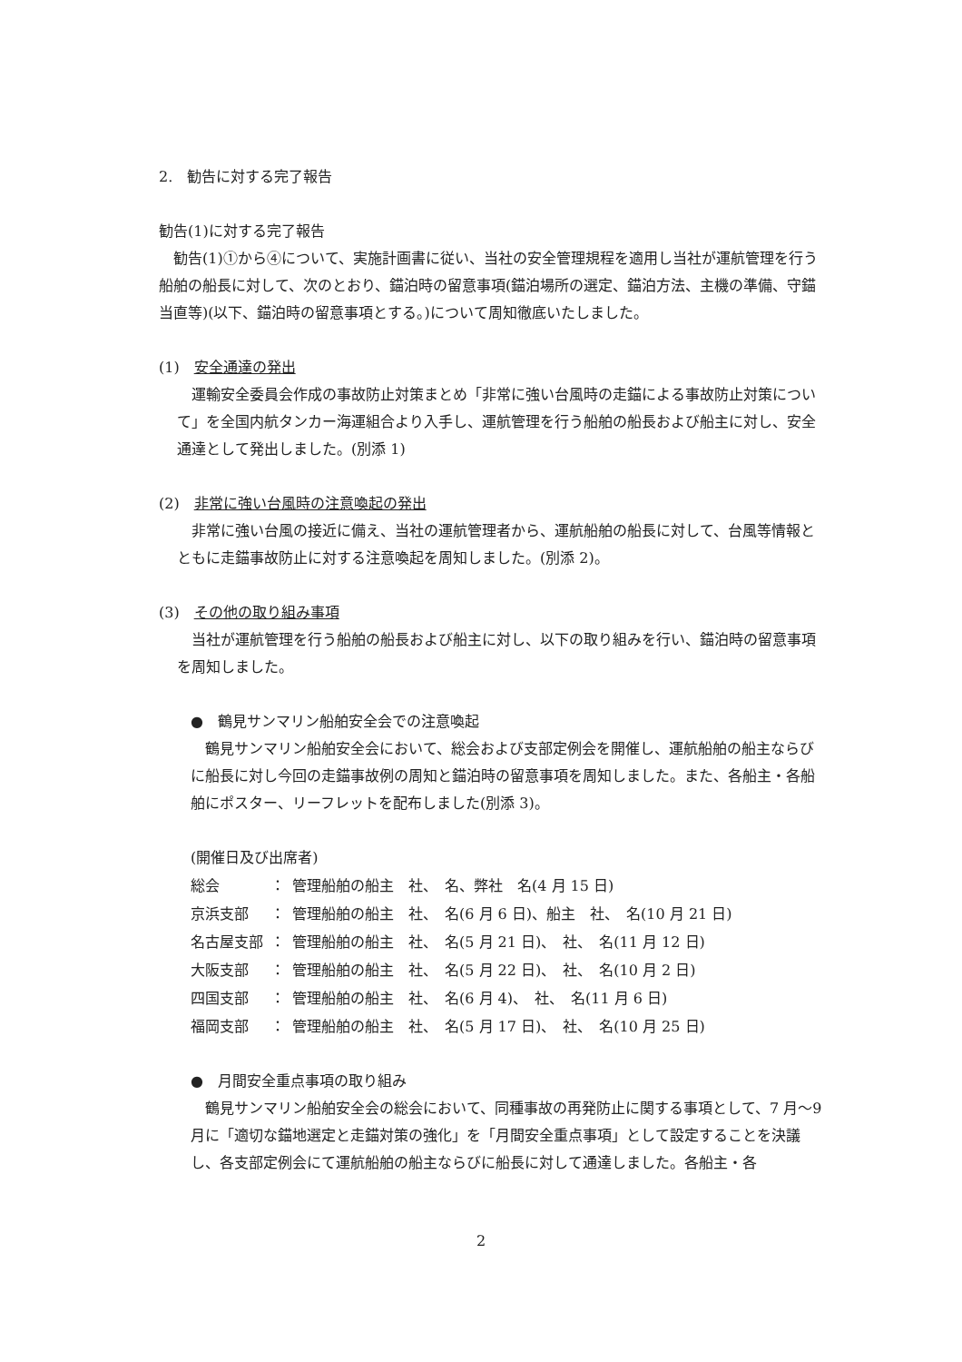2.　勧告に対する完了報告
勧告(1)に対する完了報告
　勧告(1)①から④について、実施計画書に従い、当社の安全管理規程を適用し当社が運航管理を行う船舶の船長に対して、次のとおり、錨泊時の留意事項(錨泊場所の選定、錨泊方法、主機の準備、守錨当直等)(以下、錨泊時の留意事項とする。)について周知徹底いたしました。
(1)　安全通達の発出
　運輸安全委員会作成の事故防止対策まとめ「非常に強い台風時の走錨による事故防止対策について」を全国内航タンカー海運組合より入手し、運航管理を行う船舶の船長および船主に対し、安全通達として発出しました。(別添 1)
(2)　非常に強い台風時の注意喚起の発出
　非常に強い台風の接近に備え、当社の運航管理者から、運航船舶の船長に対して、台風等情報とともに走錨事故防止に対する注意喚起を周知しました。(別添 2)。
(3)　その他の取り組み事項
　当社が運航管理を行う船舶の船長および船主に対し、以下の取り組みを行い、錨泊時の留意事項を周知しました。
●　鶴見サンマリン船舶安全会での注意喚起
　鶴見サンマリン船舶安全会において、総会および支部定例会を開催し、運航船舶の船主ならびに船長に対し今回の走錨事故例の周知と錨泊時の留意事項を周知しました。また、各船主・各船舶にポスター、リーフレットを配布しました(別添 3)。
(開催日及び出席者)
| 総会 | ： | 管理船舶の船主 社、 名、弊社 名(4 月 15 日) |
| 京浜支部 | ： | 管理船舶の船主 社、 名(6 月 6 日)、船主 社、 名(10 月 21 日) |
| 名古屋支部 | ： | 管理船舶の船主 社、 名(5 月 21 日)、 社、 名(11 月 12 日) |
| 大阪支部 | ： | 管理船舶の船主 社、 名(5 月 22 日)、 社、 名(10 月 2 日) |
| 四国支部 | ： | 管理船舶の船主 社、 名(6 月 4)、 社、 名(11 月 6 日) |
| 福岡支部 | ： | 管理船舶の船主 社、 名(5 月 17 日)、 社、 名(10 月 25 日) |
●　月間安全重点事項の取り組み
　鶴見サンマリン船舶安全会の総会において、同種事故の再発防止に関する事項として、7 月～9 月に「適切な錨地選定と走錨対策の強化」を「月間安全重点事項」として設定することを決議し、各支部定例会にて運航船舶の船主ならびに船長に対して通達しました。各船主・各
2